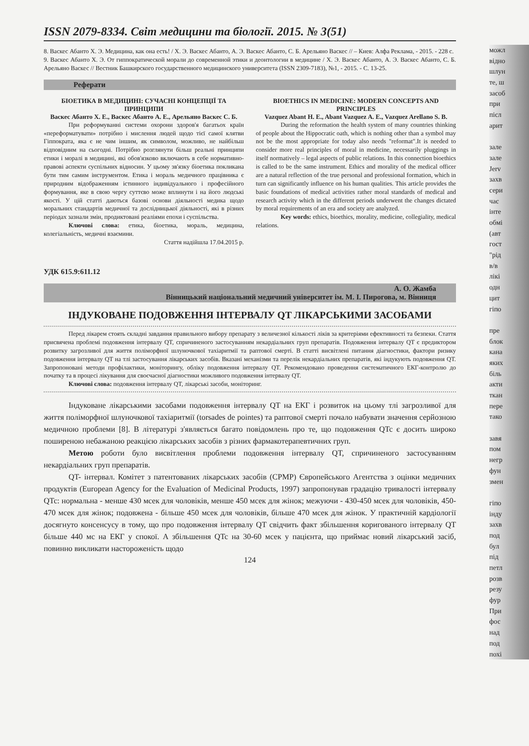ISSN 2079-8334. Світ медицини та біології. 2015. № 3(51)
8. Васкес Абанто Х. Э. Медицина, как она есть! / Х. Э. Васкес Абанто, А. Э. Васкес Абанто, С. Б. Арельяно Васкес // – Киев: Алфа Реклама, - 2015. - 228 с.
9. Васкес Абанто Х. Э. От гиппократической морали до современной этики и деонтологии в медицине / Х. Э. Васкес Абанто, А. Э. Васкес Абанто, С. Б. Арельяно Васкес // Вестник Башкирского государственного медицинского университета (ISSN 2309-7183), №1, - 2015. - С. 13-25.
Реферати
БІОЕТИКА В МЕДИЦИНІ: СУЧАСНІ КОНЦЕПЦІЇ ТА ПРИНЦИПИ
Васкес Абанто Х. Е., Васкес Абанто А. Е., Арельяно Васкес С. Б.
При реформуванні системи охорони здоров'я багатьох країн «переформатувати» потрібно і мислення людей щодо тієї самої клятви Гіппократа, яка є не чим іншим, як символом, можливо, не найбільш відповідним на сьогодні. Потрібно розглянути більш реальні принципи етики і моралі в медицині, які обов'язково включають в себе нормативно-правові аспекти суспільних відносин. У цьому зв'язку біоетика покликана бути тим самим інструментом. Етика і мораль медичного працівника є природним відображенням істинного індивідуального і професійного формування, яке в свою чергу суттєво може вплинути і на його людські якості. У цій статті даються базові основи діяльності медика щодо моральних стандартів медичної та дослідницької діяльності, які в різних періодах зазнали змін, продиктовані реаліями епохи і суспільства.
Ключові слова: етика, біоетика, мораль, медицина, колегіальність, медичні взаємини.
Стаття надійшла 17.04.2015 р.
BIOETHICS IN MEDICINE: MODERN CONCEPTS AND PRINCIPLES
Vazquez Abant H. E., Abant Vazquez A. E., Vazquez Arellano S. B.
During the reformation the health system of many countries thinking of people about the Hippocratic oath, which is nothing other than a symbol may not be the most appropriate for today also needs "reformat".It is needed to consider more real principles of moral in medicine, necessarily pluggings in itself normatively – legal aspects of public relations. In this connection bioethics is called to be the same instrument. Ethics and morality of the medical officer are a natural reflection of the true personal and professional formation, which in turn can significantly influence on his human qualities. This article provides the basic foundations of medical activities rather moral standards of medical and research activity which in the different periods underwent the changes dictated by moral requirements of an era and society are analyzed.
Key words: ethics, bioethics, morality, medicine, collegiality, medical relations.
УДК 615.9:611.12
А. О. Жамба
Вінницький національний медичний університет ім. М. І. Пирогова, м. Вінниця
ІНДУКОВАНЕ ПОДОВЖЕННЯ ІНТЕРВАЛУ QT ЛІКАРСЬКИМИ ЗАСОБАМИ
Перед лікарем стоять складні завдання правильного вибору препарату з величезної кількості ліків за критеріями ефективності та безпеки. Стаття присвячена проблемі подовження інтервалу QT, спричиненого застосуванням некардіальних груп препаратів. Подовження інтервалу QT є предиктором розвитку загрозливої для життя поліморфної шлуночкової тахіаритмії та раптової смерті. В статті висвітлені питання діагностики, фактори ризику подовження інтервалу QT на тлі застосування лікарських засобів. Вказані механізми та перелік некардіальних препаратів, які індукують подовження QT. Запропоновані методи профілактики, моніторингу, обліку подовження інтервалу QT. Рекомендовано проведення систематичного ЕКГ-контролю до початку та в процесі лікування для своєчасної діагностики можливого подовження інтервалу QT.
Ключові слова: подовження інтервалу QT, лікарські засоби, моніторинг.
Індуковане лікарськими засобами подовження інтервалу QT на ЕКГ і розвиток на цьому тлі загрозливої для життя поліморфної шлуночкової тахіаритмії (torsades de pointes) та раптової смерті почало набувати значення серйозною медичною проблеми [8]. В літературі з'являється багато повідомлень про те, що подовження QTc є досить широко поширеною небажаною реакцією лікарських засобів з різних фармакотерапевтичних груп.
Метою роботи було висвітлення проблеми подовження інтервалу QT, спричиненого застосуванням некардіальних груп препаратів.
QT- інтервал. Комітет з патентованих лікарських засобів (CPMP) Європейського Агентства з оцінки медичних продуктів (European Agency for the Evaluation of Medicinal Products, 1997) запропонував градацію тривалості інтервалу QTc: нормальна - менше 430 мсек для чоловіків, менше 450 мсек для жінок; межуючи - 430-450 мсек для чоловіків, 450-470 мсек для жінок; подовжена - більше 450 мсек для чоловіків, більше 470 мсек для жінок. У практичній кардіології досягнуто консенсусу в тому, що про подовження інтервалу QT свідчить факт збільшення коригованого інтервалу QT більше 440 мс на ЕКГ у спокої. А збільшення QTc на 30-60 мсек у пацієнта, що приймає новий лікарський засіб, повинно викликати настороженість щодо
124
можл
відно
шлун
те, ш
засоб
при
післ
арит
зале
зале
Jerv
захв
сери
час
інте
обмі
(авт
гост
"рід
в/в
лікі
одн
цит
гіпо
пре
блок
кана
яких
біль
акти
ткан
пере
тако
завя
пом
негр
фун
змен
гіпо
інду
захв
под
бул
під
петл
розв
резу
фур
При
фос
над
под
похі